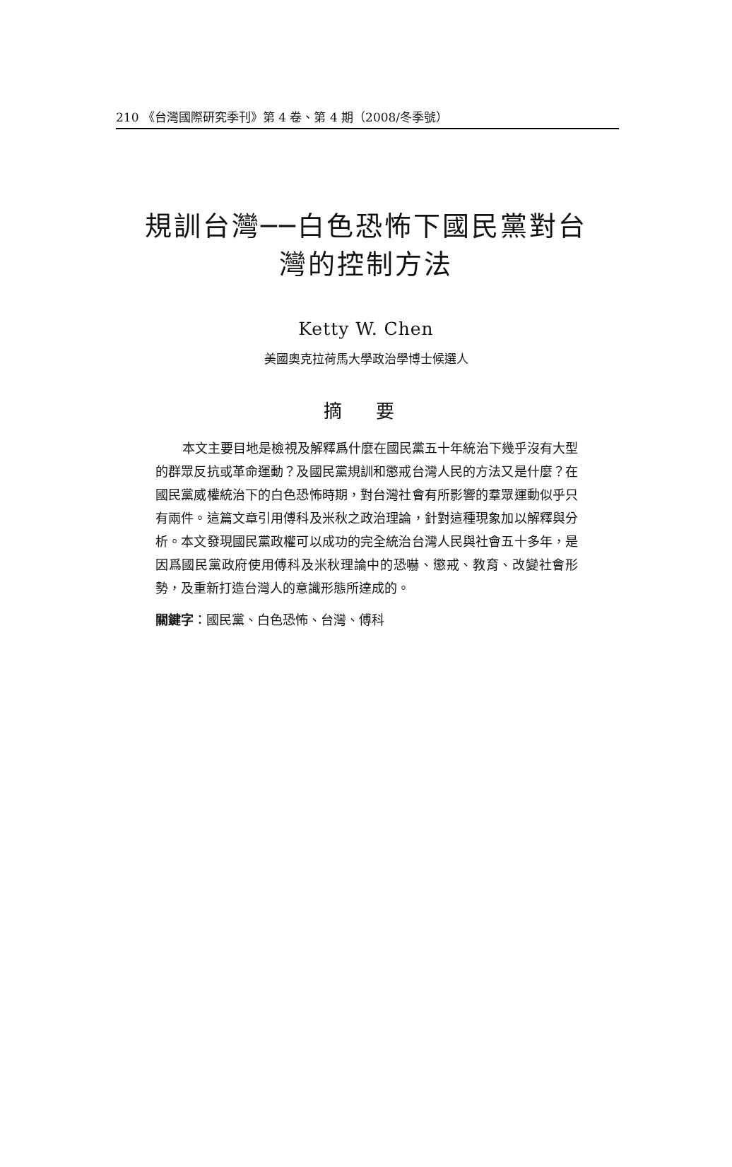210 《台灣國際研究季刊》第 4 卷、第 4 期（2008/冬季號）
規訓台灣──白色恐怖下國民黨對台
灣的控制方法
Ketty W. Chen
美國奧克拉荷馬大學政治學博士候選人
摘 要
本文主要目地是檢視及解釋爲什麼在國民黨五十年統治下幾乎沒有大型的群眾反抗或革命運動？及國民黨規訓和懲戒台灣人民的方法又是什麼？在國民黨威權統治下的白色恐怖時期，對台灣社會有所影響的羣眾運動似乎只有兩件。這篇文章引用傅科及米秋之政治理論，針對這種現象加以解釋與分析。本文發現國民黨政權可以成功的完全統治台灣人民與社會五十多年，是因爲國民黨政府使用傅科及米秋理論中的恐嚇、懲戒、教育、改變社會形勢，及重新打造台灣人的意識形態所達成的。
關鍵字：國民黨、白色恐怖、台灣、傅科